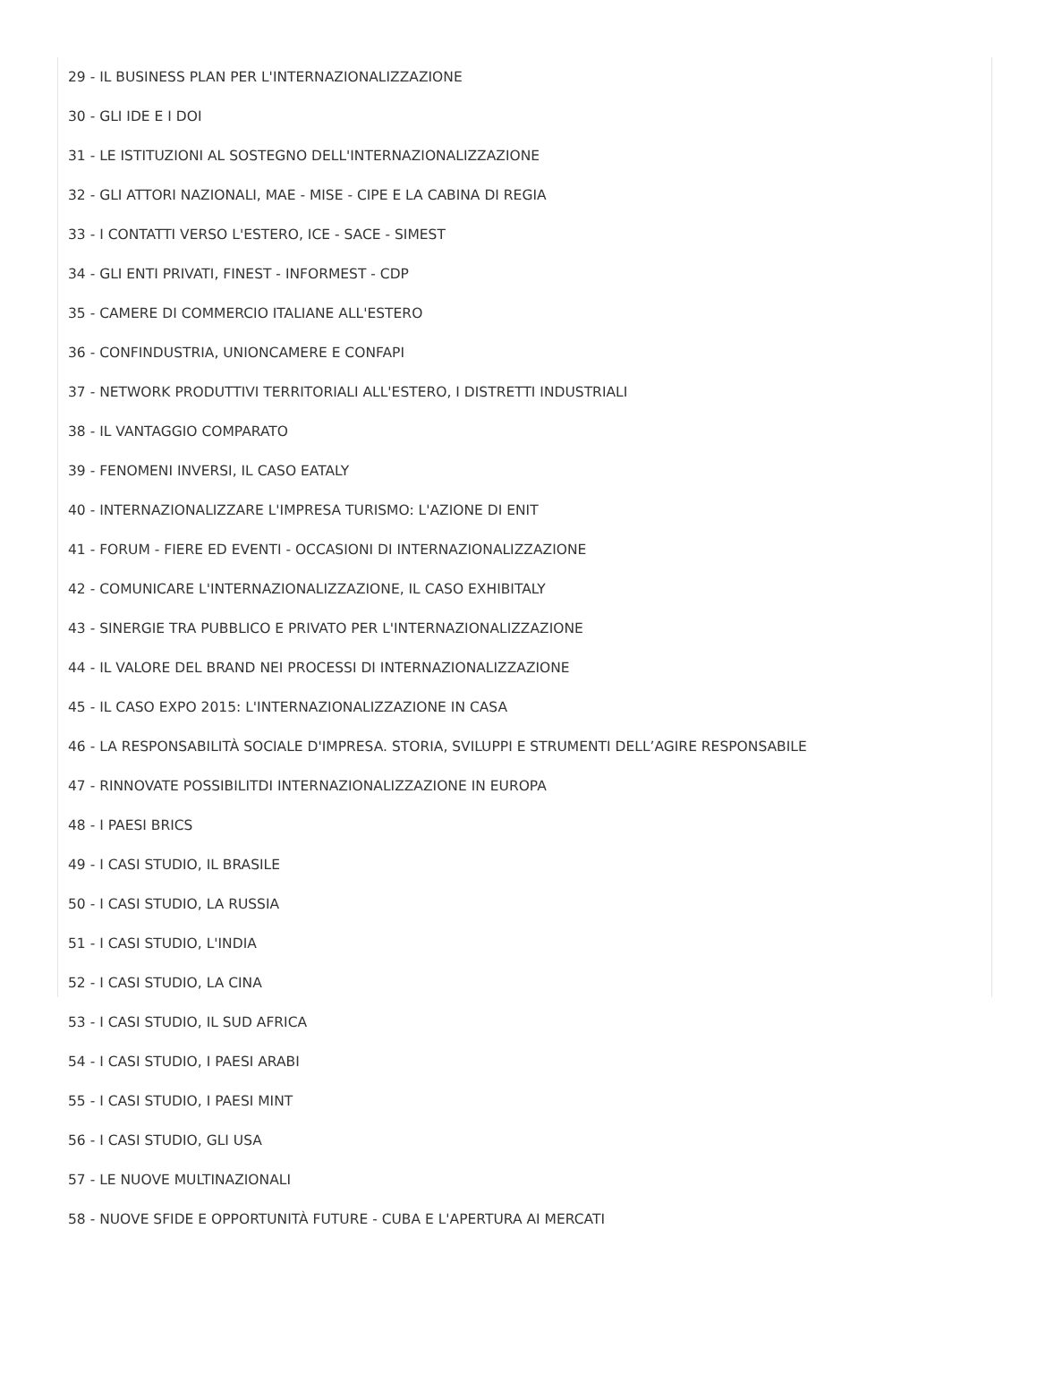29 - IL BUSINESS PLAN PER L'INTERNAZIONALIZZAZIONE
30 - GLI IDE E I DOI
31 - LE ISTITUZIONI AL SOSTEGNO DELL'INTERNAZIONALIZZAZIONE
32 - GLI ATTORI NAZIONALI, MAE - MISE - CIPE E LA CABINA DI REGIA
33 - I CONTATTI VERSO L'ESTERO, ICE - SACE - SIMEST
34 - GLI ENTI PRIVATI, FINEST - INFORMEST - CDP
35 - CAMERE DI COMMERCIO ITALIANE ALL'ESTERO
36 - CONFINDUSTRIA, UNIONCAMERE E CONFAPI
37 - NETWORK PRODUTTIVI TERRITORIALI ALL'ESTERO, I DISTRETTI INDUSTRIALI
38 - IL VANTAGGIO COMPARATO
39 - FENOMENI INVERSI, IL CASO EATALY
40 - INTERNAZIONALIZZARE L'IMPRESA TURISMO: L'AZIONE DI ENIT
41 - FORUM - FIERE ED EVENTI - OCCASIONI DI INTERNAZIONALIZZAZIONE
42 - COMUNICARE L'INTERNAZIONALIZZAZIONE, IL CASO EXHIBITALY
43 - SINERGIE TRA PUBBLICO E PRIVATO PER L'INTERNAZIONALIZZAZIONE
44 - IL VALORE DEL BRAND NEI PROCESSI DI INTERNAZIONALIZZAZIONE
45 - IL CASO EXPO 2015: L'INTERNAZIONALIZZAZIONE IN CASA
46 - LA RESPONSABILITÀ SOCIALE D'IMPRESA. STORIA, SVILUPPI E STRUMENTI DELL’AGIRE RESPONSABILE
47 - RINNOVATE POSSIBILITDI INTERNAZIONALIZZAZIONE IN EUROPA
48 - I PAESI BRICS
49 - I CASI STUDIO, IL BRASILE
50 - I CASI STUDIO, LA RUSSIA
51 - I CASI STUDIO, L'INDIA
52 - I CASI STUDIO, LA CINA
53 - I CASI STUDIO, IL SUD AFRICA
54 - I CASI STUDIO, I PAESI ARABI
55 - I CASI STUDIO, I PAESI MINT
56 - I CASI STUDIO, GLI USA
57 - LE NUOVE MULTINAZIONALI
58 - NUOVE SFIDE E OPPORTUNITÀ FUTURE - CUBA E L'APERTURA AI MERCATI